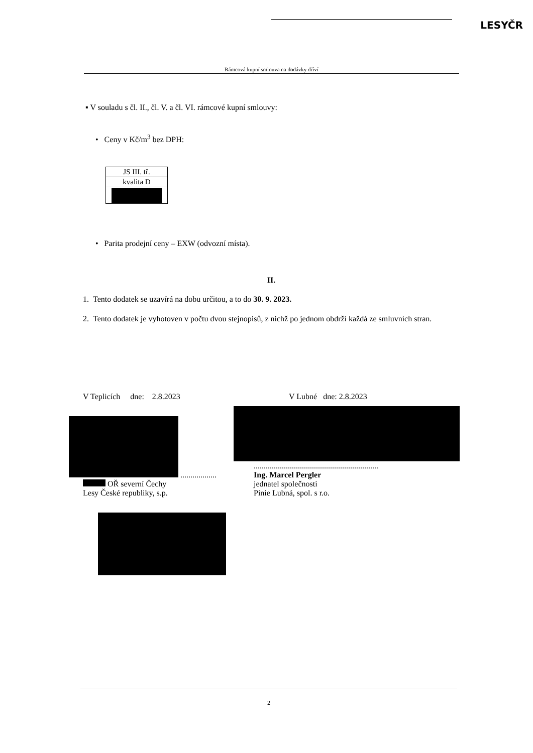LESYČR
Rámcová kupní smlouva na dodávky dříví
▪ V souladu s čl. II., čl. V. a čl. VI. rámcové kupní smlouvy:
• Ceny v Kč/m<sup>3</sup> bez DPH:
| JS III. tř. |
| kvalita D |
• Parita prodejní ceny – EXW (odvozní místa).
II.
1. Tento dodatek se uzavírá na dobu určitou, a to do 30. 9. 2023.
2. Tento dodatek je vyhotoven v počtu dvou stejnopisů, z nichž po jednom obdrží každá ze smluvních stran.
V Teplicích dne: 2.8.2023
..................
OŘ severní Čechy
Lesy České republiky, s.p.
V Lubné dne: 2.8.2023
..............................................................
Ing. Marcel Pergler
jednatel společnosti
Pinie Lubná, spol. s r.o.
2